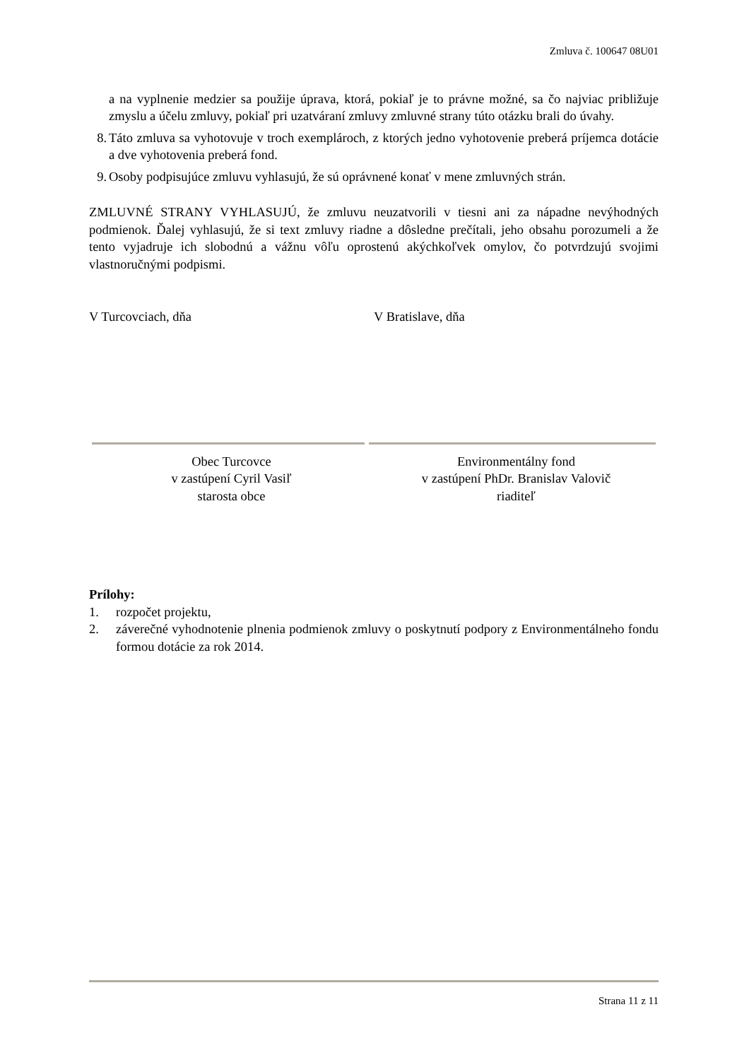Zmluva č. 100647 08U01
a na vyplnenie medzier sa použije úprava, ktorá, pokiaľ je to právne možné, sa čo najviac približuje zmyslu a účelu zmluvy, pokiaľ pri uzatváraní zmluvy zmluvné strany túto otázku brali do úvahy.
8. Táto zmluva sa vyhotovuje v troch exemplároch, z ktorých jedno vyhotovenie preberá príjemca dotácie a dve vyhotovenia preberá fond.
9. Osoby podpisujúce zmluvu vyhlasujú, že sú oprávnené konať v mene zmluvných strán.
ZMLUVNÉ STRANY VYHLASUJÚ, že zmluvu neuzatvorili v tiesni ani za nápadne nevýhodných podmienok. Ďalej vyhlasujú, že si text zmluvy riadne a dôsledne prečítali, jeho obsahu porozumeli a že tento vyjadruje ich slobodnú a vážnu vôľu oprostenú akýchkoľvek omylov, čo potvrdzujú svojimi vlastnoručnými podpismi.
V Turcovciach, dňa V Bratislave, dňa
Obec Turcovce
v zastúpení Cyril Vasiľ
starosta obce
Environmentálny fond
v zastúpení PhDr. Branislav Valovič
riaditeľ
Prílohy:
1. rozpočet projektu,
2. záverečné vyhodnotenie plnenia podmienok zmluvy o poskytnutí podpory z Environmentálneho fondu formou dotácie za rok 2014.
Strana 11 z 11